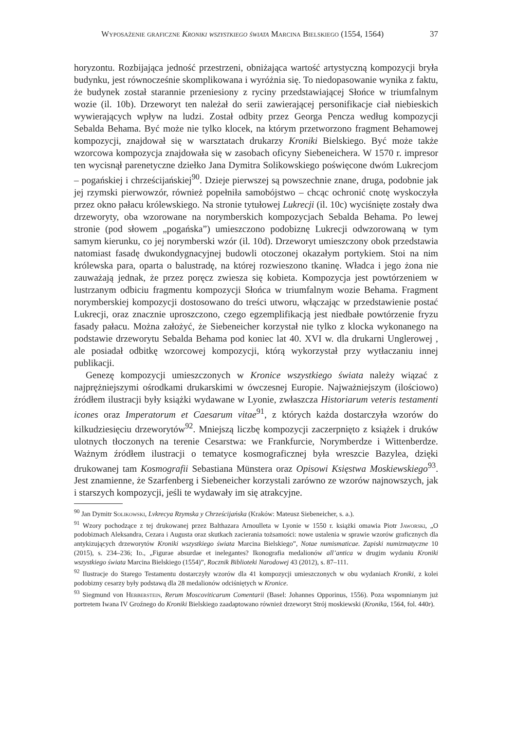Wyposażenie graficzne Kroniki wszystkiego świata Marcina Bielskiego (1554, 1564) 37
horyzontu. Rozbijająca jedność przestrzeni, obniżająca wartość artystyczną kompozycji bryła budynku, jest równocześnie skomplikowana i wyróżnia się. To niedopasowanie wynika z faktu, że budynek został starannie przeniesiony z ryciny przedstawiającej Słońce w triumfalnym wozie (il. 10b). Drzeworyt ten należał do serii zawierającej personifikacje ciał niebieskich wywierających wpływ na ludzi. Został odbity przez Georga Pencza według kompozycji Sebalda Behama. Być może nie tylko klocek, na którym przetworzono fragment Behamowej kompozycji, znajdował się w warsztatach drukarzy Kroniki Bielskiego. Być może także wzorcowa kompozycja znajdowała się w zasobach oficyny Siebeneichera. W 1570 r. impresor ten wycisnął parenetyczne dziełko Jana Dymitra Solikowskiego poświęcone dwóm Lukrecjom – pogańskiej i chrześcijańskiej<sup>90</sup>. Dzieje pierwszej są powszechnie znane, druga, podobnie jak jej rzymski pierwowzór, również popełniła samobójstwo – chcąc ochronić cnotę wyskoczyła przez okno pałacu królewskiego. Na stronie tytułowej Lukrecji (il. 10c) wyciśnięte zostały dwa drzeworyty, oba wzorowane na norymberskich kompozycjach Sebalda Behama. Po lewej stronie (pod słowem „pogańska”) umieszczono podobiznę Lukrecji odwzorowaną w tym samym kierunku, co jej norymberski wzór (il. 10d). Drzeworyt umieszczony obok przedstawia natomiast fasadę dwukondygnacyjnej budowli otoczonej okazałym portykiem. Stoi na nim królewska para, oparta o balustradę, na której rozwieszono tkaninę. Władca i jego żona nie zauważają jednak, że przez poręcz zwiesza się kobieta. Kompozycja jest powtórzeniem w lustrzanym odbiciu fragmentu kompozycji Słońca w triumfalnym wozie Behama. Fragment norymberskiej kompozycji dostosowano do treści utworu, włączając w przedstawienie postać Lukrecji, oraz znacznie uproszczono, czego egzemplifikacją jest niedbałe powtórzenie fryzu fasady pałacu. Można założyć, że Siebeneicher korzystał nie tylko z klocka wykonanego na podstawie drzeworytu Sebalda Behama pod koniec lat 40. XVI w. dla drukarni Unglerowej , ale posiadał odbitkę wzorcowej kompozycji, którą wykorzystał przy wytłaczaniu innej publikacji.
Genezę kompozycji umieszczonych w Kronice wszystkiego świata należy wiązać z najprężniejszymi ośrodkami drukarskimi w ówczesnej Europie. Najważniejszym (ilościowo) źródłem ilustracji były książki wydawane w Lyonie, zwłaszcza Historiarum veteris testamenti icones oraz Imperatorum et Caesarum vitae<sup>91</sup>, z których każda dostarczyła wzorów do kilkudziesięciu drzeworytów<sup>92</sup>. Mniejszą liczbę kompozycji zaczerpnięto z książek i druków ulotnych tłoczonych na terenie Cesarstwa: we Frankfurcie, Norymberdze i Wittenberdze. Ważnym źródłem ilustracji o tematyce kosmograficznej była wreszcie Bazylea, dzięki drukowanej tam Kosmografii Sebastiana Münstera oraz Opisowi Księstwa Moskiewskiego<sup>93</sup>. Jest znamienne, że Szarfenberg i Siebeneicher korzystali zarówno ze wzorów najnowszych, jak i starszych kompozycji, jeśli te wydawały im się atrakcyjne.
<sup>90</sup> Jan Dymitr Solikowski, Lvkrecya Rzymska y Chrześcijańska (Kraków: Mateusz Siebeneicher, s. a.).
<sup>91</sup> Wzory pochodzące z tej drukowanej przez Balthazara Arnoulleta w Lyonie w 1550 r. książki omawia Piotr Jaworski, „O podobiznach Aleksandra, Cezara i Augusta oraz skutkach zacierania tożsamości: nowe ustalenia w sprawie wzorów graficznych dla antykizujących drzeworytów Kroniki wszystkiego świata Marcina Bielskiego”, Notae numismaticae. Zapiski numizmatyczne 10 (2015), s. 234–236; Id., „Figurae absurdae et inelegantes? Ikonografia medalionów all’antica w drugim wydaniu Kroniki wszystkiego świata Marcina Bielskiego (1554)”, Rocznik Biblioteki Narodowej 43 (2012), s. 87–111.
<sup>92</sup> Ilustracje do Starego Testamentu dostarczyły wzorów dla 41 kompozycji umieszczonych w obu wydaniach Kroniki, z kolei podobizny cesarzy były podstawą dla 28 medalionów odciśniętych w Kronice.
<sup>93</sup> Siegmund von Herberstein, Rerum Moscoviticarum Comentarii (Basel: Johannes Opporinus, 1556). Poza wspomnianym już portretem Iwana IV Groźnego do Kroniki Bielskiego zaadaptowano również drzeworyt Strój moskiewski (Kronika, 1564, fol. 440r).